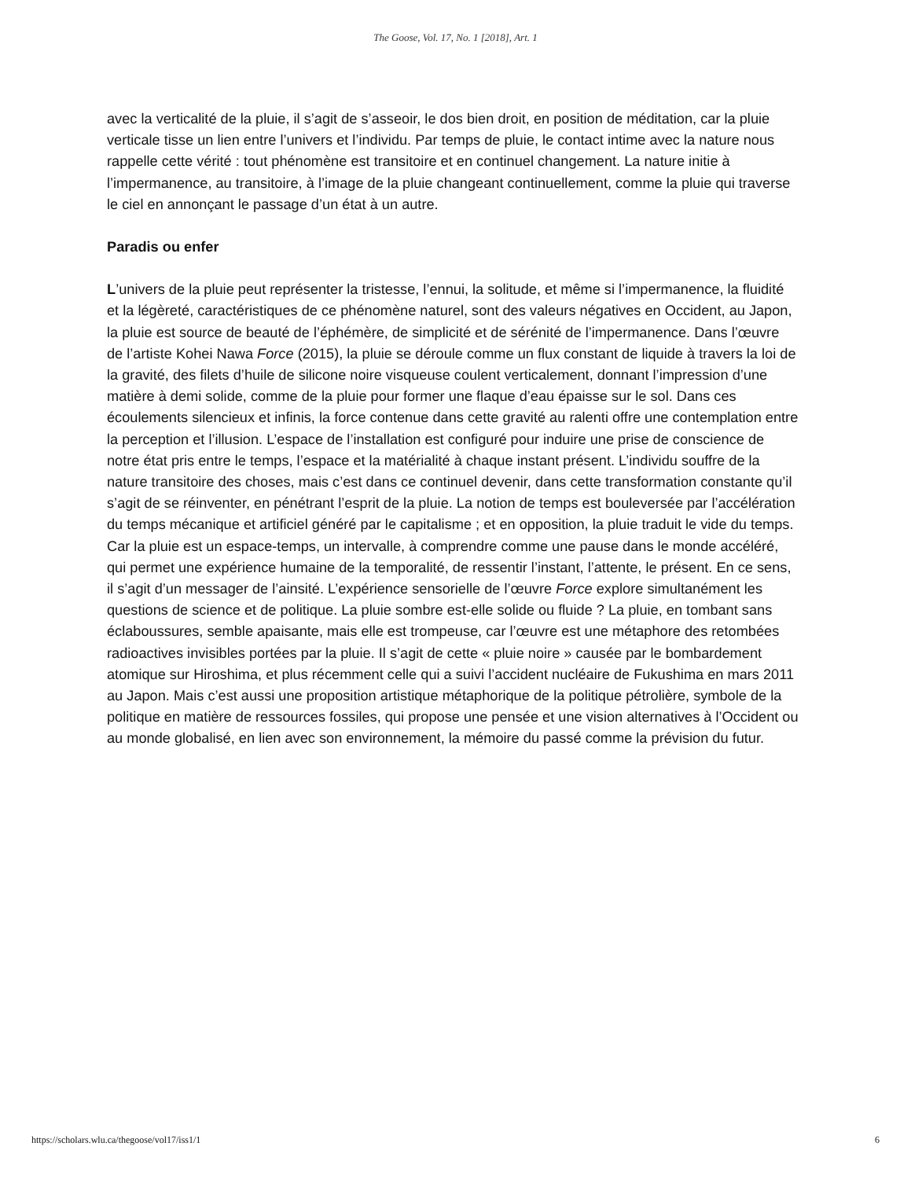The Goose, Vol. 17, No. 1 [2018], Art. 1
avec la verticalité de la pluie, il s’agit de s’asseoir, le dos bien droit, en position de méditation, car la pluie verticale tisse un lien entre l’univers et l’individu. Par temps de pluie, le contact intime avec la nature nous rappelle cette vérité : tout phénomène est transitoire et en continuel changement. La nature initie à l’impermanence, au transitoire, à l’image de la pluie changeant continuellement, comme la pluie qui traverse le ciel en annonçant le passage d’un état à un autre.
Paradis ou enfer
L’univers de la pluie peut représenter la tristesse, l’ennui, la solitude, et même si l’impermanence, la fluidité et la légèreté, caractéristiques de ce phénomène naturel, sont des valeurs négatives en Occident, au Japon, la pluie est source de beauté de l’éphémère, de simplicité et de sérénité de l’impermanence. Dans l’œuvre de l’artiste Kohei Nawa Force (2015), la pluie se déroule comme un flux constant de liquide à travers la loi de la gravité, des filets d’huile de silicone noire visqueuse coulent verticalement, donnant l’impression d’une matière à demi solide, comme de la pluie pour former une flaque d’eau épaisse sur le sol. Dans ces écoulements silencieux et infinis, la force contenue dans cette gravité au ralenti offre une contemplation entre la perception et l’illusion. L’espace de l’installation est configuré pour induire une prise de conscience de notre état pris entre le temps, l’espace et la matérialité à chaque instant présent. L’individu souffre de la nature transitoire des choses, mais c’est dans ce continuel devenir, dans cette transformation constante qu’il s’agit de se réinventer, en pénétrant l’esprit de la pluie. La notion de temps est bouleversée par l’accélération du temps mécanique et artificiel généré par le capitalisme ; et en opposition, la pluie traduit le vide du temps. Car la pluie est un espace-temps, un intervalle, à comprendre comme une pause dans le monde accéléré, qui permet une expérience humaine de la temporalité, de ressentir l’instant, l’attente, le présent. En ce sens, il s’agit d’un messager de l’ainsité. L’expérience sensorielle de l’œuvre Force explore simultanément les questions de science et de politique. La pluie sombre est-elle solide ou fluide ? La pluie, en tombant sans éclaboussures, semble apaisante, mais elle est trompeuse, car l’œuvre est une métaphore des retombées radioactives invisibles portées par la pluie. Il s’agit de cette « pluie noire » causée par le bombardement atomique sur Hiroshima, et plus récemment celle qui a suivi l’accident nucléaire de Fukushima en mars 2011 au Japon. Mais c’est aussi une proposition artistique métaphorique de la politique pétrolière, symbole de la politique en matière de ressources fossiles, qui propose une pensée et une vision alternatives à l’Occident ou au monde globalisé, en lien avec son environnement, la mémoire du passé comme la prévision du futur.
https://scholars.wlu.ca/thegoose/vol17/iss1/1 6